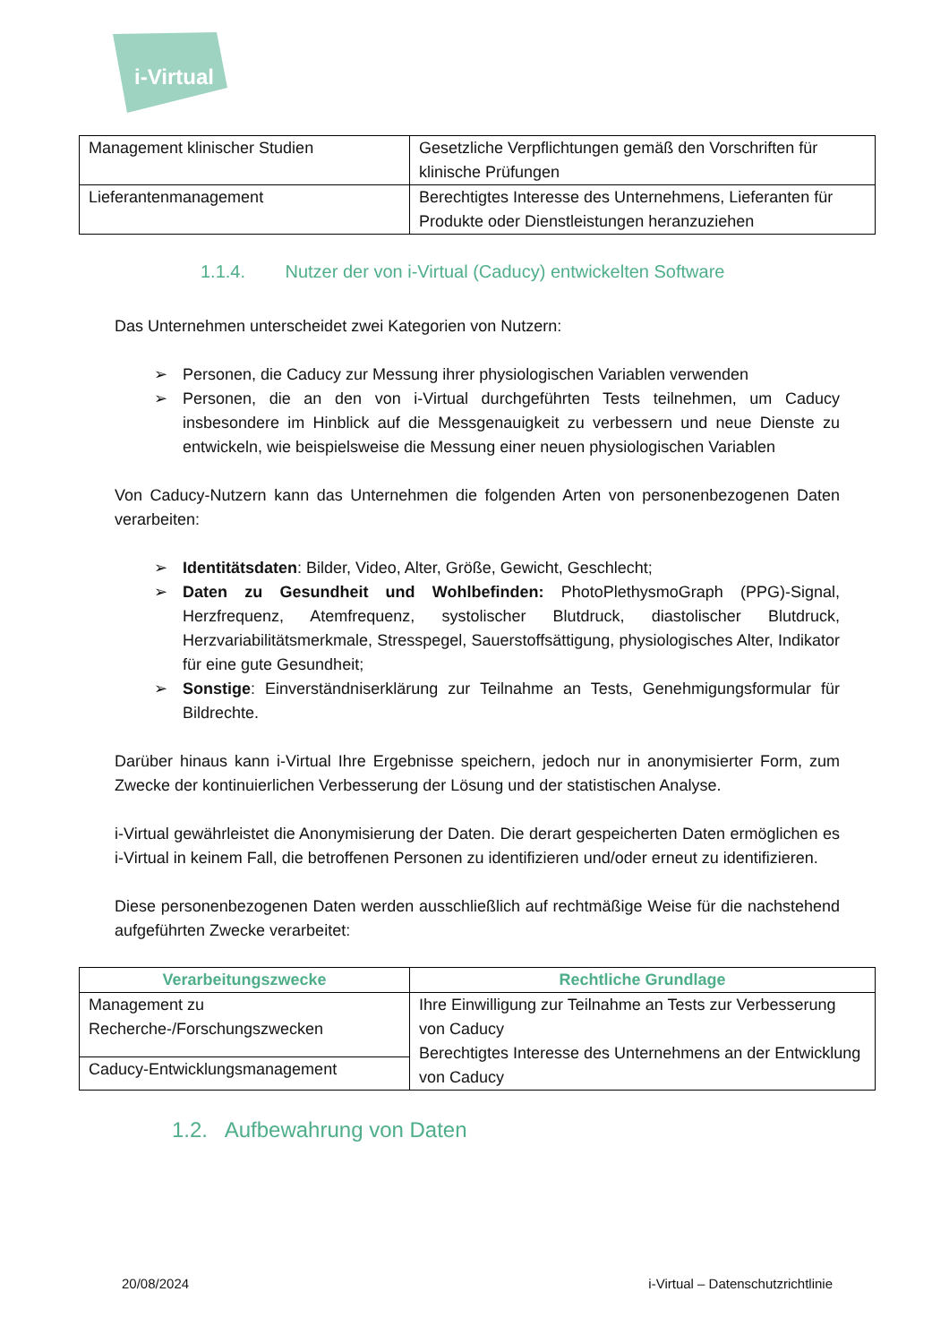i-Virtual
| Management klinischer Studien | Gesetzliche Verpflichtungen gemäß den Vorschriften für klinische Prüfungen |
| Lieferantenmanagement | Berechtigtes Interesse des Unternehmens, Lieferanten für Produkte oder Dienstleistungen heranzuziehen |
1.1.4. Nutzer der von i-Virtual (Caducy) entwickelten Software
Das Unternehmen unterscheidet zwei Kategorien von Nutzern:
➢ Personen, die Caducy zur Messung ihrer physiologischen Variablen verwenden
➢ Personen, die an den von i-Virtual durchgeführten Tests teilnehmen, um Caducy insbesondere im Hinblick auf die Messgenauigkeit zu verbessern und neue Dienste zu entwickeln, wie beispielsweise die Messung einer neuen physiologischen Variablen
Von Caducy-Nutzern kann das Unternehmen die folgenden Arten von personenbezogenen Daten verarbeiten:
➢ Identitätsdaten: Bilder, Video, Alter, Größe, Gewicht, Geschlecht;
➢ Daten zu Gesundheit und Wohlbefinden: PhotoPlethysmoGraph (PPG)-Signal, Herzfrequenz, Atemfrequenz, systolischer Blutdruck, diastolischer Blutdruck, Herzvariabilitätsmerkmale, Stresspegel, Sauerstoffsättigung, physiologisches Alter, Indikator für eine gute Gesundheit;
➢ Sonstige: Einverständniserklärung zur Teilnahme an Tests, Genehmigungsformular für Bildrechte.
Darüber hinaus kann i-Virtual Ihre Ergebnisse speichern, jedoch nur in anonymisierter Form, zum Zwecke der kontinuierlichen Verbesserung der Lösung und der statistischen Analyse.
i-Virtual gewährleistet die Anonymisierung der Daten. Die derart gespeicherten Daten ermöglichen es i-Virtual in keinem Fall, die betroffenen Personen zu identifizieren und/oder erneut zu identifizieren.
Diese personenbezogenen Daten werden ausschließlich auf rechtmäßige Weise für die nachstehend aufgeführten Zwecke verarbeitet:
| Verarbeitungszwecke | Rechtliche Grundlage |
| --- | --- |
| Management zu Recherche-/Forschungszwecken | Ihre Einwilligung zur Teilnahme an Tests zur Verbesserung von Caducy Berechtigtes Interesse des Unternehmens an der Entwicklung von Caducy |
| Caducy-Entwicklungsmanagement | |
1.2. Aufbewahrung von Daten
20/08/2024 i-Virtual – Datenschutzrichtlinie